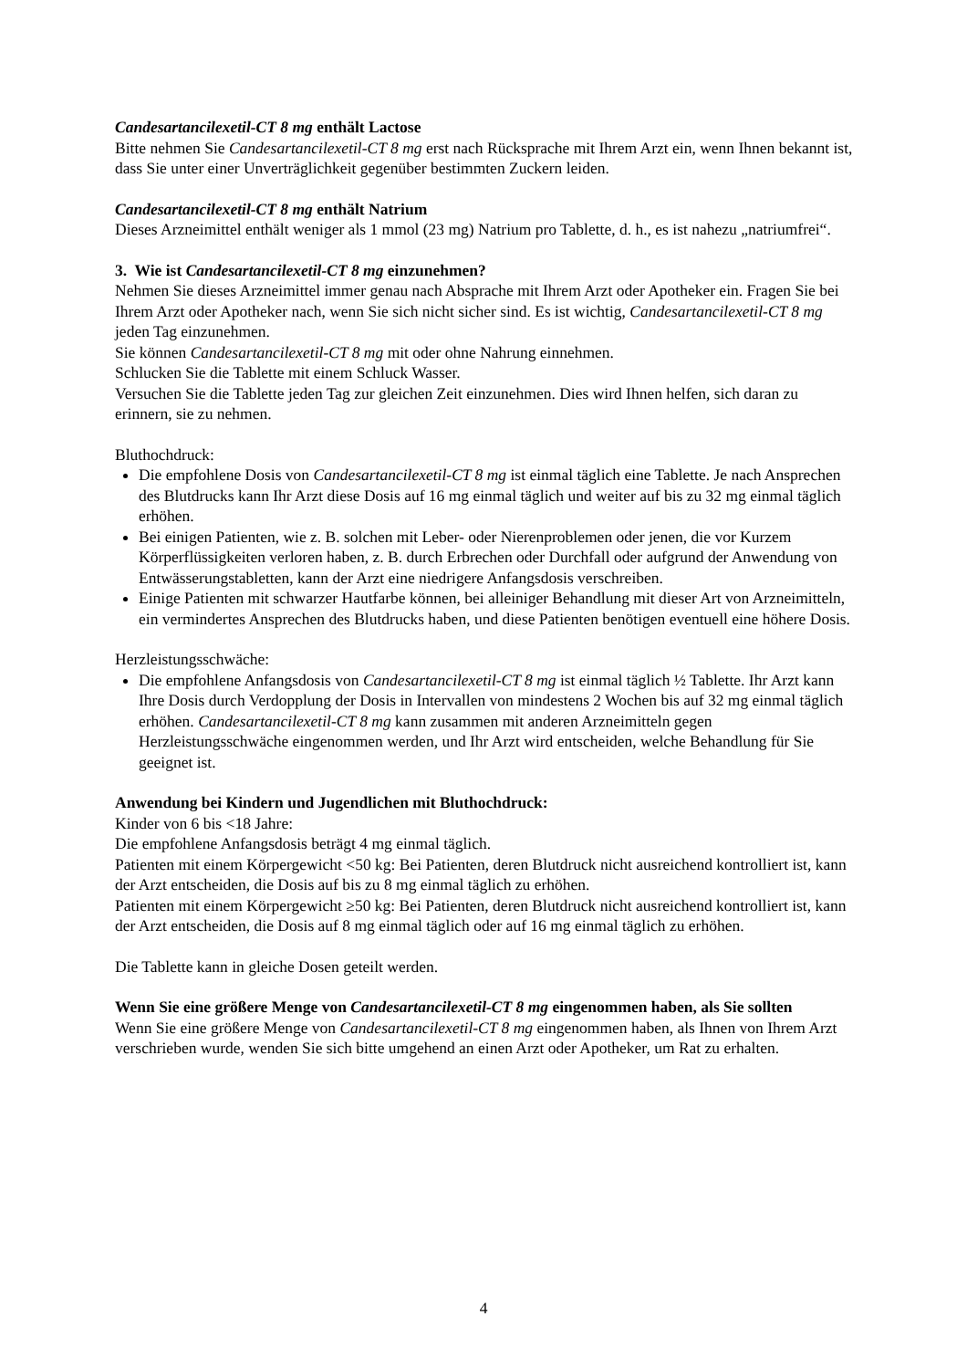Candesartancilexetil-CT 8 mg enthält Lactose
Bitte nehmen Sie Candesartancilexetil-CT 8 mg erst nach Rücksprache mit Ihrem Arzt ein, wenn Ihnen bekannt ist, dass Sie unter einer Unverträglichkeit gegenüber bestimmten Zuckern leiden.
Candesartancilexetil-CT 8 mg enthält Natrium
Dieses Arzneimittel enthält weniger als 1 mmol (23 mg) Natrium pro Tablette, d. h., es ist nahezu „natriumfrei“.
3. Wie ist Candesartancilexetil-CT 8 mg einzunehmen?
Nehmen Sie dieses Arzneimittel immer genau nach Absprache mit Ihrem Arzt oder Apotheker ein. Fragen Sie bei Ihrem Arzt oder Apotheker nach, wenn Sie sich nicht sicher sind. Es ist wichtig, Candesartancilexetil-CT 8 mg jeden Tag einzunehmen.
Sie können Candesartancilexetil-CT 8 mg mit oder ohne Nahrung einnehmen.
Schlucken Sie die Tablette mit einem Schluck Wasser.
Versuchen Sie die Tablette jeden Tag zur gleichen Zeit einzunehmen. Dies wird Ihnen helfen, sich daran zu erinnern, sie zu nehmen.
Bluthochdruck:
Die empfohlene Dosis von Candesartancilexetil-CT 8 mg ist einmal täglich eine Tablette. Je nach Ansprechen des Blutdrucks kann Ihr Arzt diese Dosis auf 16 mg einmal täglich und weiter auf bis zu 32 mg einmal täglich erhöhen.
Bei einigen Patienten, wie z. B. solchen mit Leber- oder Nierenproblemen oder jenen, die vor Kurzem Körperflüssigkeiten verloren haben, z. B. durch Erbrechen oder Durchfall oder aufgrund der Anwendung von Entwässerungstabletten, kann der Arzt eine niedrigere Anfangsdosis verschreiben.
Einige Patienten mit schwarzer Hautfarbe können, bei alleiniger Behandlung mit dieser Art von Arzneimitteln, ein vermindertes Ansprechen des Blutdrucks haben, und diese Patienten benötigen eventuell eine höhere Dosis.
Herzleistungsschwäche:
Die empfohlene Anfangsdosis von Candesartancilexetil-CT 8 mg ist einmal täglich ½ Tablette. Ihr Arzt kann Ihre Dosis durch Verdopplung der Dosis in Intervallen von mindestens 2 Wochen bis auf 32 mg einmal täglich erhöhen. Candesartancilexetil-CT 8 mg kann zusammen mit anderen Arzneimitteln gegen Herzleistungsschwäche eingenommen werden, und Ihr Arzt wird entscheiden, welche Behandlung für Sie geeignet ist.
Anwendung bei Kindern und Jugendlichen mit Bluthochdruck:
Kinder von 6 bis <18 Jahre:
Die empfohlene Anfangsdosis beträgt 4 mg einmal täglich.
Patienten mit einem Körpergewicht <50 kg: Bei Patienten, deren Blutdruck nicht ausreichend kontrolliert ist, kann der Arzt entscheiden, die Dosis auf bis zu 8 mg einmal täglich zu erhöhen.
Patienten mit einem Körpergewicht ≥50 kg: Bei Patienten, deren Blutdruck nicht ausreichend kontrolliert ist, kann der Arzt entscheiden, die Dosis auf 8 mg einmal täglich oder auf 16 mg einmal täglich zu erhöhen.
Die Tablette kann in gleiche Dosen geteilt werden.
Wenn Sie eine größere Menge von Candesartancilexetil-CT 8 mg eingenommen haben, als Sie sollten
Wenn Sie eine größere Menge von Candesartancilexetil-CT 8 mg eingenommen haben, als Ihnen von Ihrem Arzt verschrieben wurde, wenden Sie sich bitte umgehend an einen Arzt oder Apotheker, um Rat zu erhalten.
4